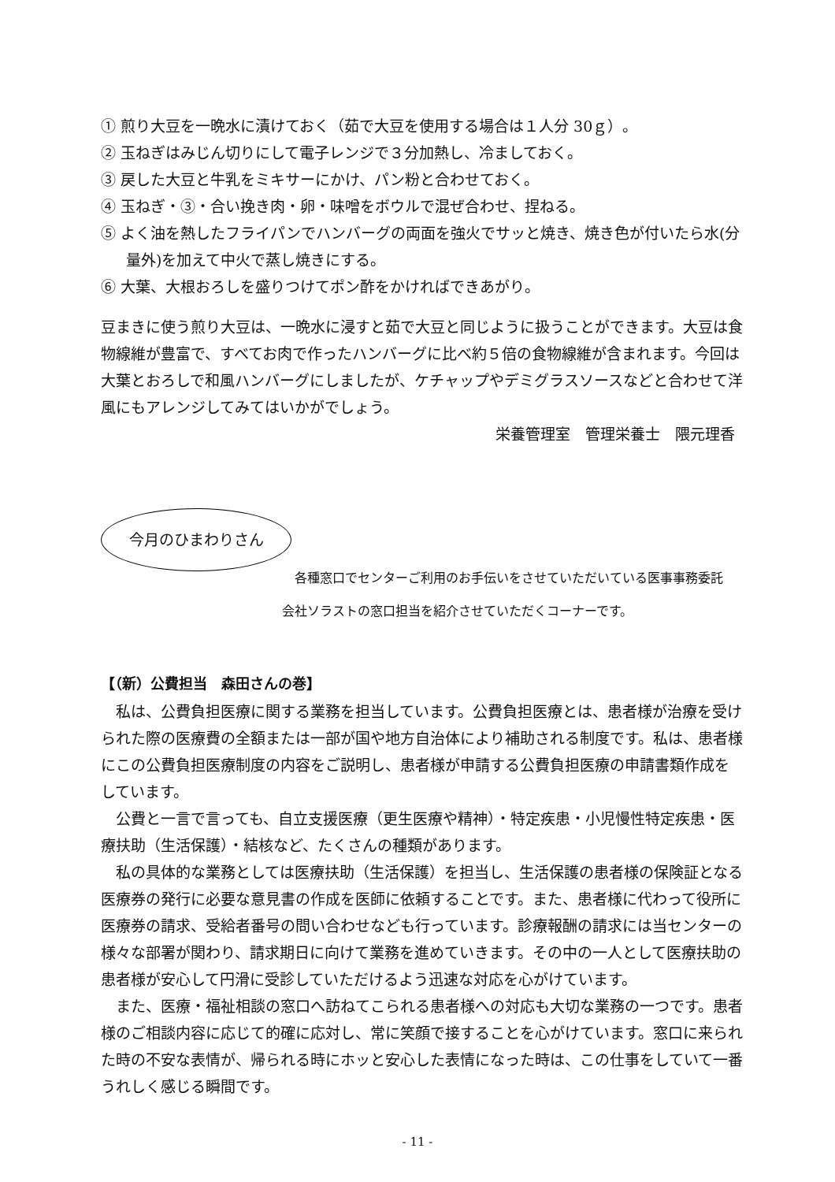① 煎り大豆を一晩水に漬けておく（茹で大豆を使用する場合は１人分 30ｇ）。
② 玉ねぎはみじん切りにして電子レンジで３分加熱し、冷ましておく。
③ 戻した大豆と牛乳をミキサーにかけ、パン粉と合わせておく。
④ 玉ねぎ・③・合い挽き肉・卵・味噌をボウルで混ぜ合わせ、捏ねる。
⑤ よく油を熱したフライパンでハンバーグの両面を強火でサッと焼き、焼き色が付いたら水(分量外)を加えて中火で蒸し焼きにする。
⑥ 大葉、大根おろしを盛りつけてポン酢をかければできあがり。
豆まきに使う煎り大豆は、一晩水に浸すと茹で大豆と同じように扱うことができます。大豆は食物線維が豊富で、すべてお肉で作ったハンバーグに比べ約５倍の食物線維が含まれます。今回は大葉とおろしで和風ハンバーグにしましたが、ケチャップやデミグラスソースなどと合わせて洋風にもアレンジしてみてはいかがでしょう。
栄養管理室　管理栄養士　隈元理香
今月のひまわりさん
　各種窓口でセンターご利用のお手伝いをさせていただいている医事事務委託会社ソラストの窓口担当を紹介させていただくコーナーです。
【（新）公費担当　森田さんの巻】
　私は、公費負担医療に関する業務を担当しています。公費負担医療とは、患者様が治療を受けられた際の医療費の全額または一部が国や地方自治体により補助される制度です。私は、患者様にこの公費負担医療制度の内容をご説明し、患者様が申請する公費負担医療の申請書類作成をしています。
　公費と一言で言っても、自立支援医療（更生医療や精神）・特定疾患・小児慢性特定疾患・医療扶助（生活保護）・結核など、たくさんの種類があります。
　私の具体的な業務としては医療扶助（生活保護）を担当し、生活保護の患者様の保険証となる医療券の発行に必要な意見書の作成を医師に依頼することです。また、患者様に代わって役所に医療券の請求、受給者番号の問い合わせなども行っています。診療報酬の請求には当センターの様々な部署が関わり、請求期日に向けて業務を進めていきます。その中の一人として医療扶助の患者様が安心して円滑に受診していただけるよう迅速な対応を心がけています。
　また、医療・福祉相談の窓口へ訪ねてこられる患者様への対応も大切な業務の一つです。患者様のご相談内容に応じて的確に応対し、常に笑顔で接することを心がけています。窓口に来られた時の不安な表情が、帰られる時にホッと安心した表情になった時は、この仕事をしていて一番うれしく感じる瞬間です。
- 11 -